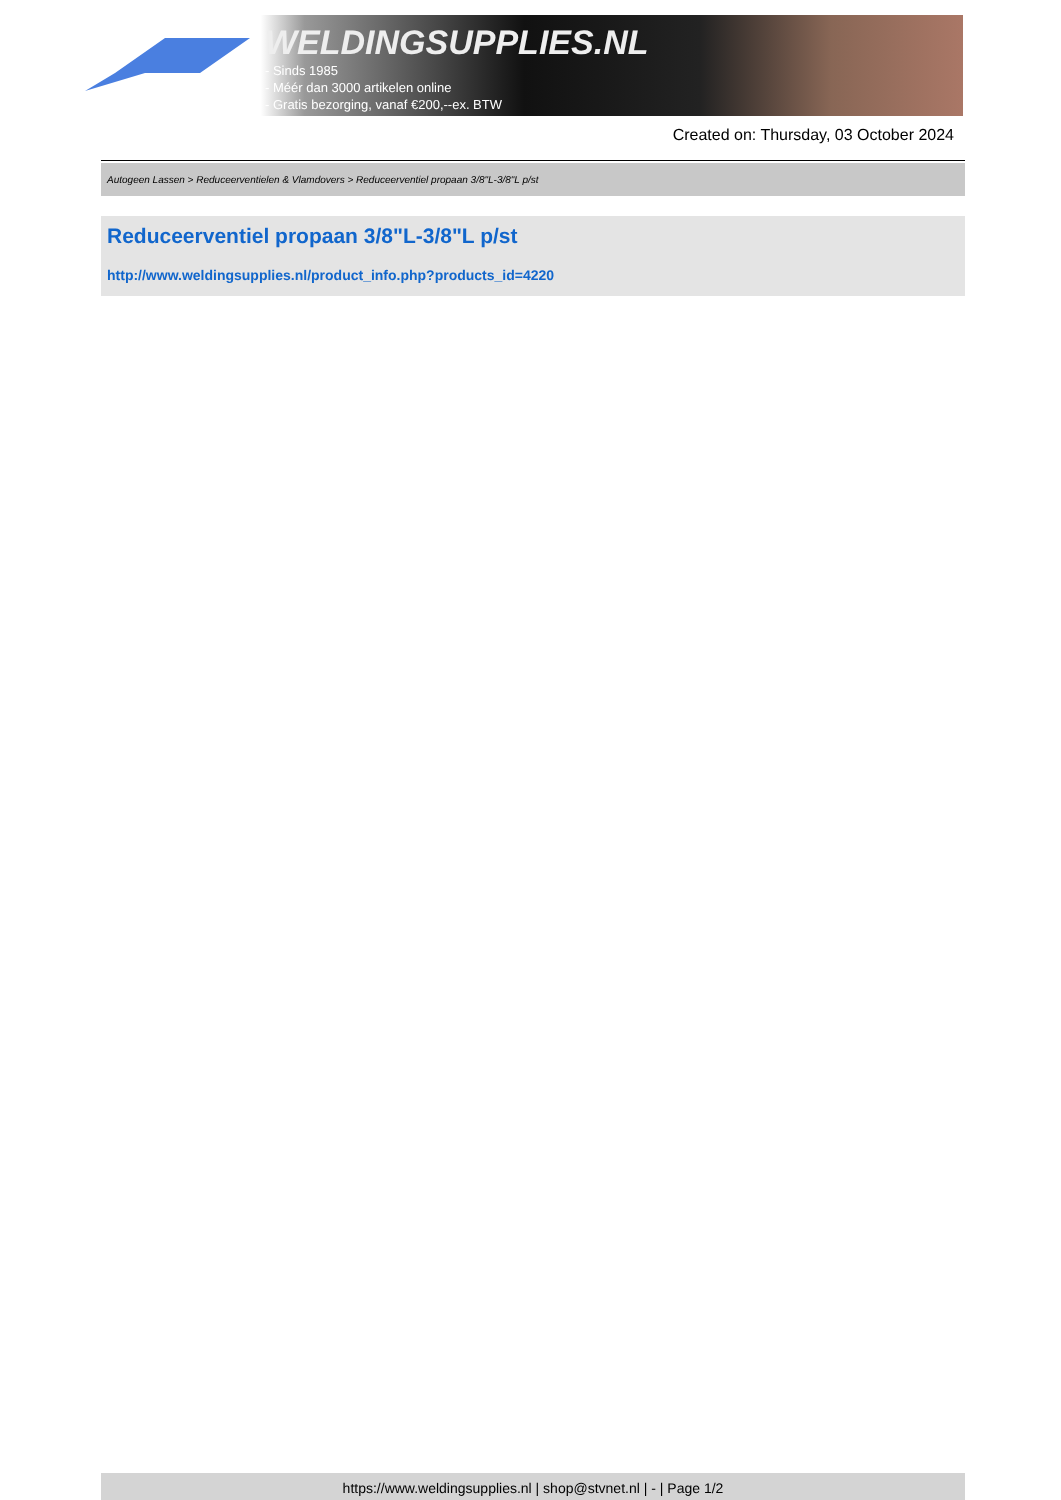WELDINGSUPPLIES.NL
- Sinds 1985
- Méér dan 3000 artikelen online
- Gratis bezorging, vanaf €200,--ex. BTW
Created on: Thursday, 03 October 2024
Autogeen Lassen > Reduceerventielen & Vlamdovers > Reduceerventiel propaan 3/8"L-3/8"L p/st
Reduceerventiel propaan 3/8"L-3/8"L p/st
http://www.weldingsupplies.nl/product_info.php?products_id=4220
https://www.weldingsupplies.nl | shop@stvnet.nl | - | Page 1/2